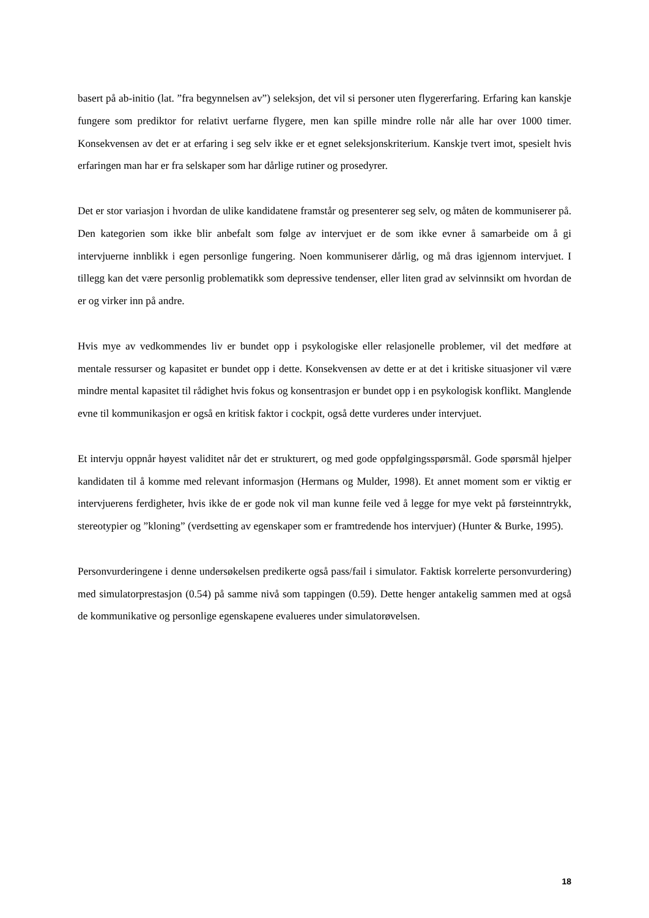basert på ab-initio (lat. ”fra begynnelsen av”) seleksjon, det vil si personer uten flygererfaring. Erfaring kan kanskje fungere som prediktor for relativt uerfarne flygere, men kan spille mindre rolle når alle har over 1000 timer. Konsekvensen av det er at erfaring i seg selv ikke er et egnet seleksjonskriterium. Kanskje tvert imot, spesielt hvis erfaringen man har er fra selskaper som har dårlige rutiner og prosedyrer.
Det er stor variasjon i hvordan de ulike kandidatene framstår og presenterer seg selv, og måten de kommuniserer på. Den kategorien som ikke blir anbefalt som følge av intervjuet er de som ikke evner å samarbeide om å gi intervjuerne innblikk i egen personlige fungering. Noen kommuniserer dårlig, og må dras igjennom intervjuet. I tillegg kan det være personlig problematikk som depressive tendenser, eller liten grad av selvinnsikt om hvordan de er og virker inn på andre.
Hvis mye av vedkommendes liv er bundet opp i psykologiske eller relasjonelle problemer, vil det medføre at mentale ressurser og kapasitet er bundet opp i dette. Konsekvensen av dette er at det i kritiske situasjoner vil være mindre mental kapasitet til rådighet hvis fokus og konsentrasjon er bundet opp i en psykologisk konflikt. Manglende evne til kommunikasjon er også en kritisk faktor i cockpit, også dette vurderes under intervjuet.
Et intervju oppnår høyest validitet når det er strukturert, og med gode oppfølgingsspørsmål. Gode spørsmål hjelper kandidaten til å komme med relevant informasjon (Hermans og Mulder, 1998). Et annet moment som er viktig er intervjuerens ferdigheter, hvis ikke de er gode nok vil man kunne feile ved å legge for mye vekt på førsteinntrykk, stereotypier og ”kloning” (verdsetting av egenskaper som er framtredende hos intervjuer) (Hunter & Burke, 1995).
Personvurderingene i denne undersøkelsen predikerte også pass/fail i simulator. Faktisk korrelerte personvurdering) med simulatorprestasjon (0.54) på samme nivå som tappingen (0.59). Dette henger antakelig sammen med at også de kommunikative og personlige egenskapene evalueres under simulatorøvelsen.
18